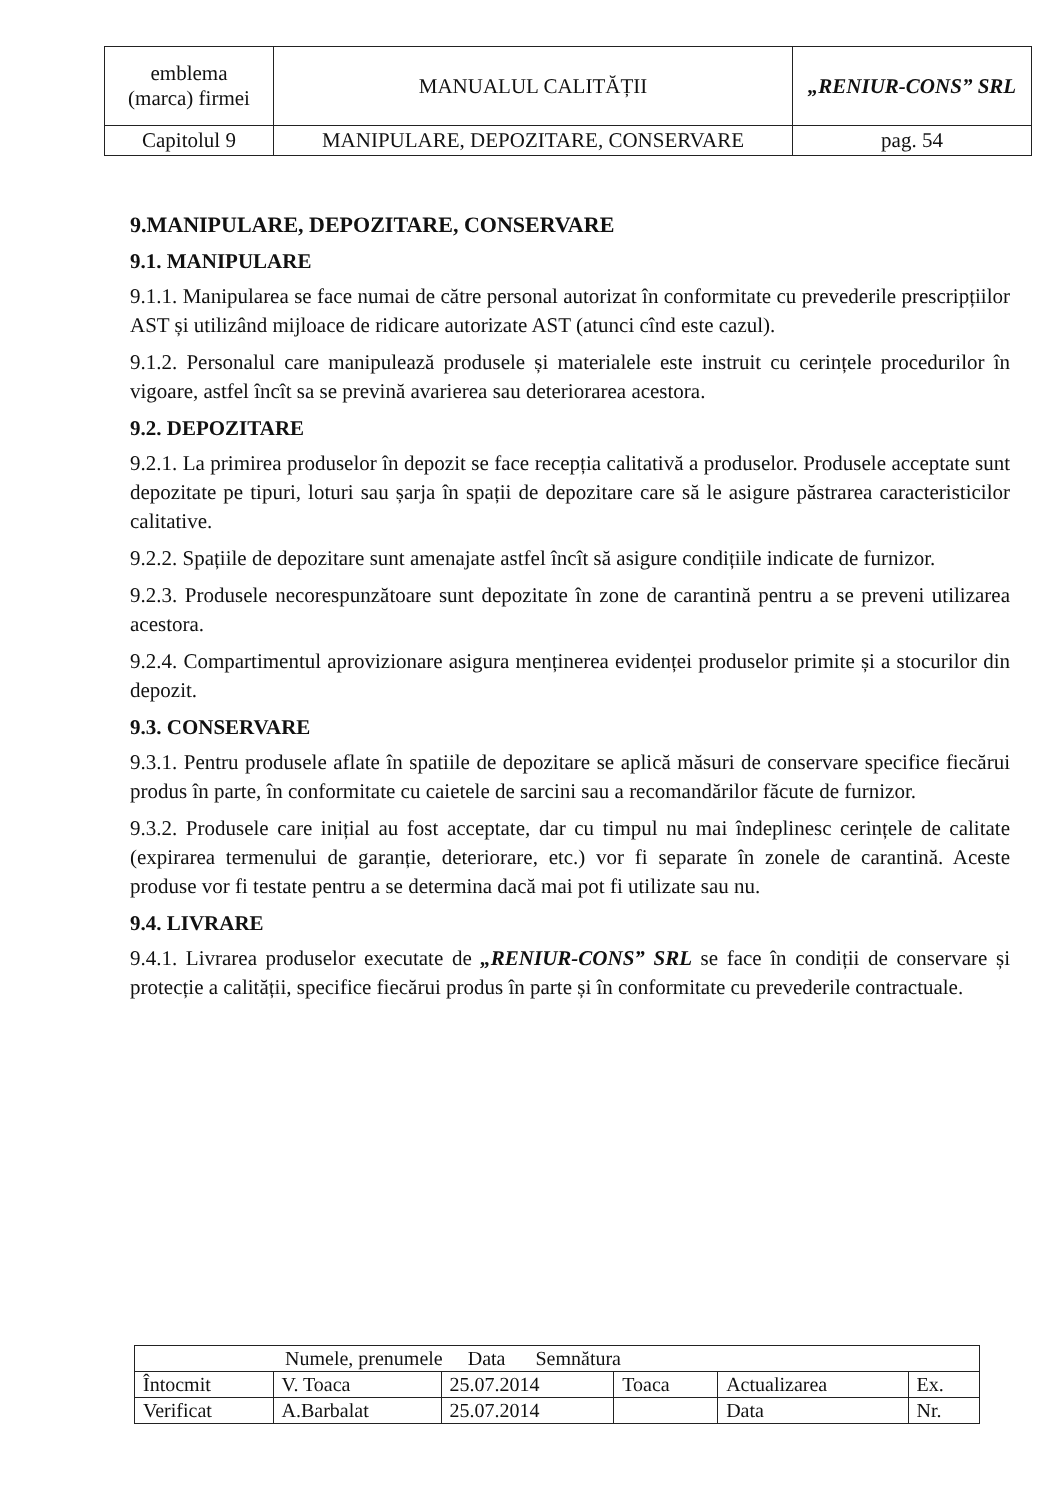| emblema (marca) firmei | MANUALUL CALITĂȚII | „RENIUR-CONS” SRL |
| Capitolul 9 | MANIPULARE, DEPOZITARE, CONSERVARE | pag. 54 |
9.MANIPULARE, DEPOZITARE, CONSERVARE
9.1. MANIPULARE
9.1.1. Manipularea se face numai de către personal autorizat în conformitate cu prevederile prescripțiilor AST și utilizând mijloace de ridicare autorizate AST (atunci cînd este cazul).
9.1.2. Personalul care manipulează produsele și materialele este instruit cu cerințele procedurilor în vigoare, astfel încît sa se prevină avarierea sau deteriorarea acestora.
9.2. DEPOZITARE
9.2.1. La primirea produselor în depozit se face recepția calitativă a produselor. Produsele acceptate sunt depozitate pe tipuri, loturi sau șarja în spații de depozitare care să le asigure păstrarea caracteristicilor calitative.
9.2.2. Spațiile de depozitare sunt amenajate astfel încît să asigure condițiile indicate de furnizor.
9.2.3. Produsele necorespunzătoare sunt depozitate în zone de carantină pentru a se preveni utilizarea acestora.
9.2.4. Compartimentul aprovizionare asigura menținerea evidenței produselor primite și a stocurilor din depozit.
9.3. CONSERVARE
9.3.1. Pentru produsele aflate în spatiile de depozitare se aplică măsuri de conservare specifice fiecărui produs în parte, în conformitate cu caietele de sarcini sau a recomandărilor făcute de furnizor.
9.3.2. Produsele care inițial au fost acceptate, dar cu timpul nu mai îndeplinesc cerințele de calitate (expirarea termenului de garanție, deteriorare, etc.) vor fi separate în zonele de carantină. Aceste produse vor fi testate pentru a se determina dacă mai pot fi utilizate sau nu.
9.4. LIVRARE
9.4.1. Livrarea produselor executate de „RENIUR-CONS” SRL se face în condiții de conservare și protecție a calității, specifice fiecărui produs în parte și în conformitate cu prevederile contractuale.
| Numele, prenumele Data Semnătura | | | | | |
| Întocmit | V. Toaca | 25.07.2014 | Toaca | Actualizarea | Ex. |
| Verificat | A.Barbalat | 25.07.2014 | | Data | Nr. |